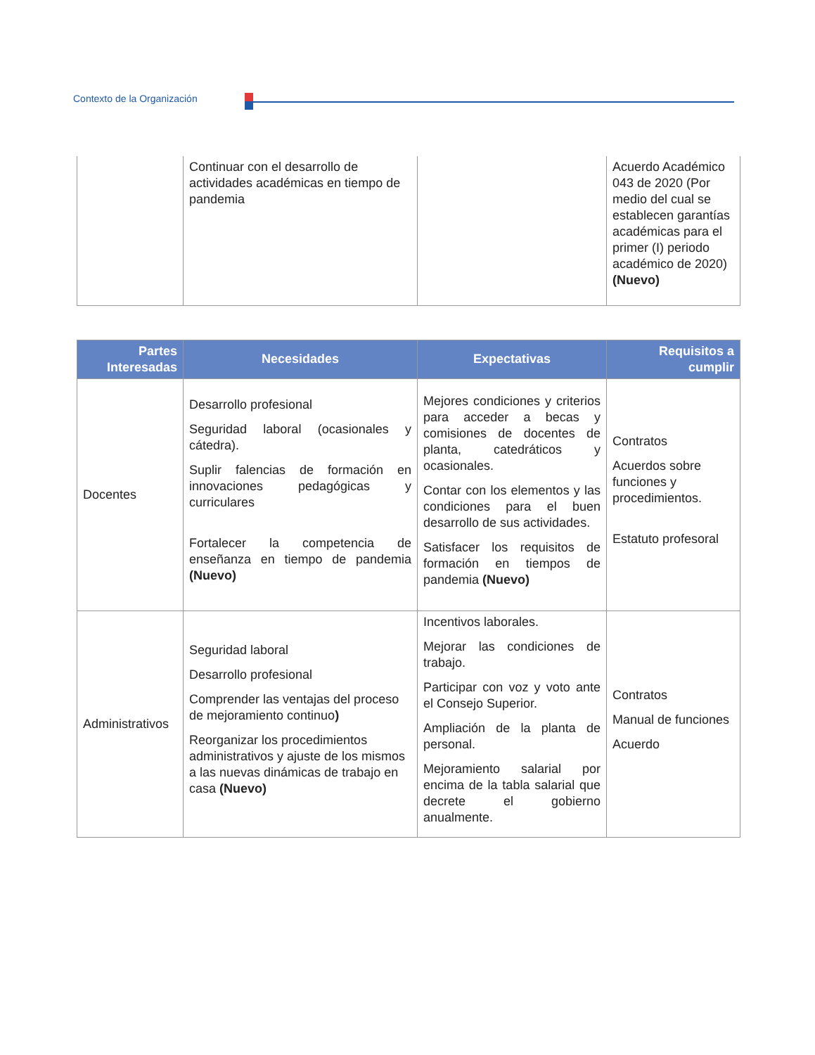Contexto de la Organización
| | Continuar con el desarrollo de actividades académicas en tiempo de pandemia | | Acuerdo Académico 043 de 2020 (Por medio del cual se establecen garantías académicas para el primer (I) periodo académico de 2020) (Nuevo) |
| Partes Interesadas | Necesidades | Expectativas | Requisitos a cumplir |
| --- | --- | --- | --- |
| Docentes | Desarrollo profesional Seguridad laboral (ocasionales y cátedra). Suplir falencias de formación en innovaciones pedagógicas y curriculares Fortalecer la competencia de enseñanza en tiempo de pandemia (Nuevo) | Mejores condiciones y criterios para acceder a becas y comisiones de docentes de planta, catedráticos y ocasionales. Contar con los elementos y las condiciones para el buen desarrollo de sus actividades. Satisfacer los requisitos de formación en tiempos de pandemia (Nuevo) | Contratos Acuerdos sobre funciones y procedimientos. Estatuto profesoral |
| Administrativos | Seguridad laboral Desarrollo profesional Comprender las ventajas del proceso de mejoramiento continuo ) Reorganizar los procedimientos administrativos y ajuste de los mismos a las nuevas dinámicas de trabajo en casa (Nuevo) | Incentivos laborales. Mejorar las condiciones de trabajo. Participar con voz y voto ante el Consejo Superior. Ampliación de la planta de personal. Mejoramiento salarial por encima de la tabla salarial que decrete el gobierno anualmente. | Contratos Manual de funciones Acuerdo |